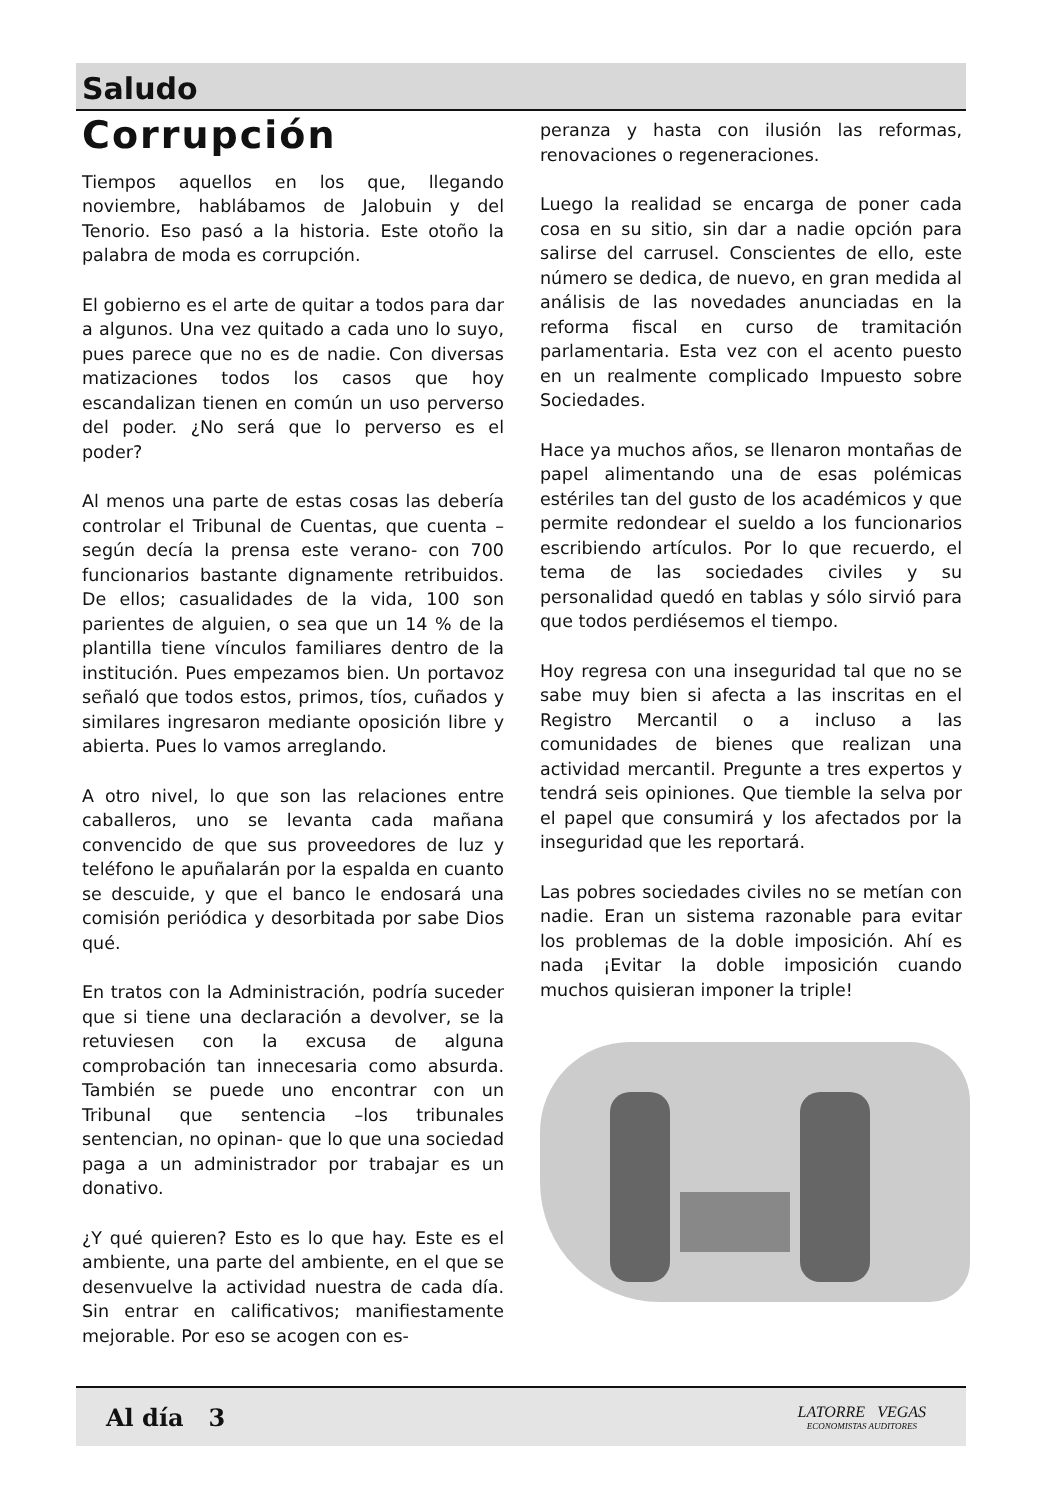Saludo
Corrupción
Tiempos aquellos en los que, llegando noviembre, hablábamos de Jalobuin y del Tenorio. Eso pasó a la historia. Este otoño la palabra de moda es corrupción.
El gobierno es el arte de quitar a todos para dar a algunos. Una vez quitado a cada uno lo suyo, pues parece que no es de nadie. Con diversas matizaciones todos los casos que hoy escandalizan tienen en común un uso perverso del poder. ¿No será que lo perverso es el poder?
Al menos una parte de estas cosas las debería controlar el Tribunal de Cuentas, que cuenta –según decía la prensa este verano- con 700 funcionarios bastante dignamente retribuidos. De ellos; casualidades de la vida, 100 son parientes de alguien, o sea que un 14 % de la plantilla tiene vínculos familiares dentro de la institución. Pues empezamos bien. Un portavoz señaló que todos estos, primos, tíos, cuñados y similares ingresaron mediante oposición libre y abierta. Pues lo vamos arreglando.
A otro nivel, lo que son las relaciones entre caballeros, uno se levanta cada mañana convencido de que sus proveedores de luz y teléfono le apuñalarán por la espalda en cuanto se descuide, y que el banco le endosará una comisión periódica y desorbitada por sabe Dios qué.
En tratos con la Administración, podría suceder que si tiene una declaración a devolver, se la retuviesen con la excusa de alguna comprobación tan innecesaria como absurda. También se puede uno encontrar con un Tribunal que sentencia –los tribunales sentencian, no opinan- que lo que una sociedad paga a un administrador por trabajar es un donativo.
¿Y qué quieren? Esto es lo que hay. Este es el ambiente, una parte del ambiente, en el que se desenvuelve la actividad nuestra de cada día. Sin entrar en calificativos; manifiestamente mejorable. Por eso se acogen con es-
peranza y hasta con ilusión las reformas, renovaciones o regeneraciones.
Luego la realidad se encarga de poner cada cosa en su sitio, sin dar a nadie opción para salirse del carrusel. Conscientes de ello, este número se dedica, de nuevo, en gran medida al análisis de las novedades anunciadas en la reforma fiscal en curso de tramitación parlamentaria. Esta vez con el acento puesto en un realmente complicado Impuesto sobre Sociedades.
Hace ya muchos años, se llenaron montañas de papel alimentando una de esas polémicas estériles tan del gusto de los académicos y que permite redondear el sueldo a los funcionarios escribiendo artículos. Por lo que recuerdo, el tema de las sociedades civiles y su personalidad quedó en tablas y sólo sirvió para que todos perdiésemos el tiempo.
Hoy regresa con una inseguridad tal que no se sabe muy bien si afecta a las inscritas en el Registro Mercantil o a incluso a las comunidades de bienes que realizan una actividad mercantil. Pregunte a tres expertos y tendrá seis opiniones. Que tiemble la selva por el papel que consumirá y los afectados por la inseguridad que les reportará.
Las pobres sociedades civiles no se metían con nadie. Eran un sistema razonable para evitar los problemas de la doble imposición. Ahí es nada ¡Evitar la doble imposición cuando muchos quisieran imponer la triple!
Al día 3
LATORRE VEGAS
ECONOMISTAS AUDITORES